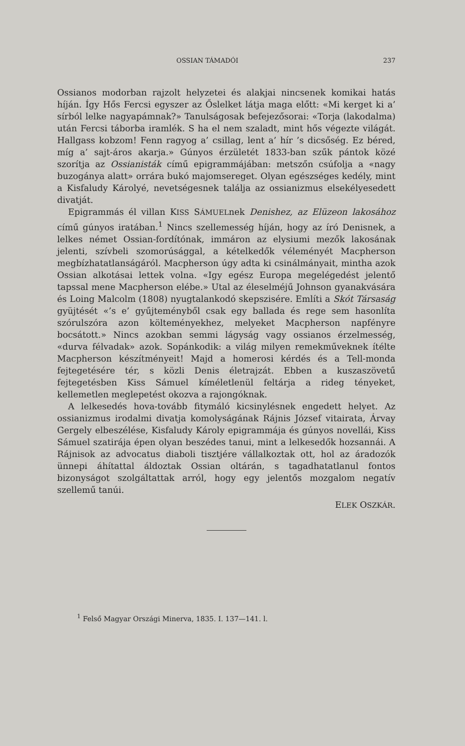OSSIAN TÁMADÓI 237
Ossianos modorban rajzolt helyzetei és alakjai nincsenek komikai hatás híján. Így Hős Fercsi egyszer az Őslelket látja maga előtt: «Mi kerget ki a’ sírból lelke nagyapámnak?» Tanulságosak befejezősorai: «Torja (lakodalma) után Fercsi táborba iramlék. S ha el nem szaladt, mint hős végezte világát. Hallgass kobzom! Fenn ragyog a’ csillag, lent a’ hír ’s dicsőség. Ez béred, míg a’ sajt-áros akarja.» Gúnyos érzületét 1833-ban szűk pántok közé szorítja az Ossianisták című epigrammájában: metszőn csúfolja a «nagy buzogánya alatt» orrára bukó majomsereget. Olyan egészséges kedély, mint a Kisfaludy Károlyé, nevetségesnek találja az ossianizmus elsekélyesedett divatját.
Epigrammás él villan KISS SÁMUELnek Denishez, az Elüzeon lakosához című gúnyos iratában.<sup>1</sup> Nincs szellemesség híján, hogy az író Denisnek, a lelkes német Ossian-fordítónak, immáron az elysiumi mezők lakosának jelenti, szívbeli szomorúsággal, a kételkedők véleményét Macpherson megbízhatatlanságáról. Macpherson úgy adta ki csinálmányait, mintha azok Ossian alkotásai lettek volna. «Igy egész Europa megelégedést jelentő tapssal mene Macpherson elébe.» Utal az éleselméjű Johnson gyanakvására és Loing Malcolm (1808) nyugtalankodó skepszisére. Említi a Skót Társaság gyüjtését «’s e’ gyűjteményből csak egy ballada és rege sem hasonlíta szórulszóra azon költeményekhez, melyeket Macpherson napfényre bocsátott.» Nincs azokban semmi lágyság vagy ossianos érzelmesség, «durva félvadak» azok. Sopánkodik: a világ milyen remekműveknek ítélte Macpherson készítményeit! Majd a homerosi kérdés és a Tell-monda fejtegetésére tér, s közli Denis életrajzát. Ebben a kuszaszövetű fejtegetésben Kiss Sámuel kíméletlenül feltárja a rideg tényeket, kellemetlen meglepetést okozva a rajongóknak.
A lelkesedés hova-tovább fitymáló kicsinylésnek engedett helyet. Az ossianizmus irodalmi divatja komolyságának Rájnis József vitairata, Árvay Gergely elbeszélése, Kisfaludy Károly epigrammája és gúnyos novellái, Kiss Sámuel szatirája épen olyan beszédes tanui, mint a lelkesedők hozsannái. A Rájnisok az advocatus diaboli tisztjére vállalkoztak ott, hol az áradozók ünnepi áhítattal áldoztak Ossian oltárán, s tagadhatatlanul fontos bizonyságot szolgáltattak arról, hogy egy jelentős mozgalom negatív szellemű tanúi.
ELEK OSZKÁR.
<sup>1</sup> Felső Magyar Országi Minerva, 1835. I. 137—141. l.